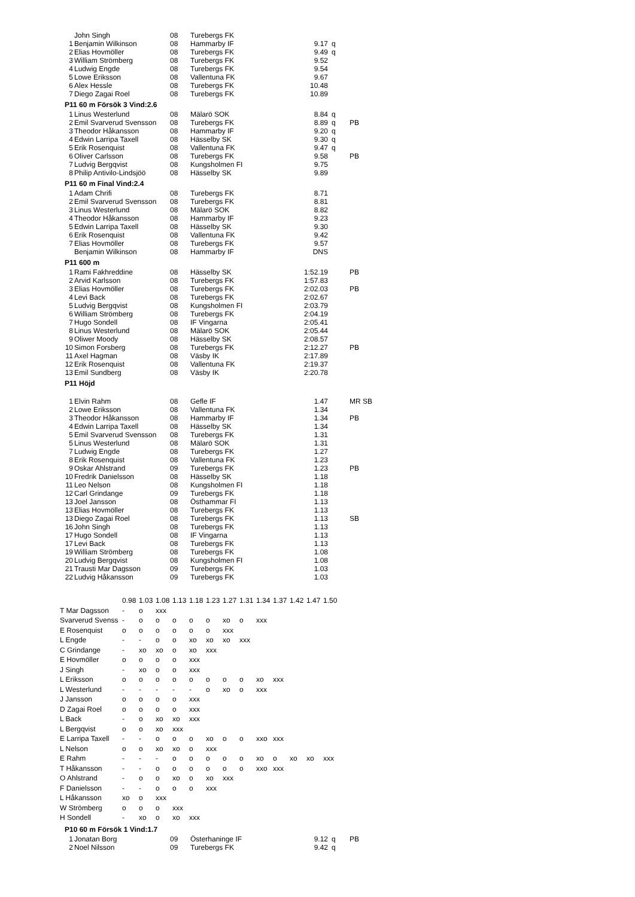| | John Singh | 08 | Turebergs FK | | | |
| 1 | Benjamin Wilkinson | 08 | Hammarby IF | 9.17 | q | |
| 2 | Elias Hovmöller | 08 | Turebergs FK | 9.49 | q | |
| 3 | William Strömberg | 08 | Turebergs FK | 9.52 | | |
| 4 | Ludwig Engde | 08 | Turebergs FK | 9.54 | | |
| 5 | Lowe Eriksson | 08 | Vallentuna FK | 9.67 | | |
| 6 | Alex Hessle | 08 | Turebergs FK | 10.48 | | |
| 7 | Diego Zagai Roel | 08 | Turebergs FK | 10.89 | | |
| P11 60 m Försök 3 Vind:2.6 | | | | | | |
| 1 | Linus Westerlund | 08 | Mälarö SOK | 8.84 | q | |
| 2 | Emil Svarverud Svensson | 08 | Turebergs FK | 8.89 | q | PB |
| 3 | Theodor Håkansson | 08 | Hammarby IF | 9.20 | q | |
| 4 | Edwin Larripa Taxell | 08 | Hässelby SK | 9.30 | q | |
| 5 | Erik Rosenquist | 08 | Vallentuna FK | 9.47 | q | |
| 6 | Oliver Carlsson | 08 | Turebergs FK | 9.58 | | PB |
| 7 | Ludvig Bergqvist | 08 | Kungsholmen FI | 9.75 | | |
| 8 | Philip Antivilo-Lindsjöö | 08 | Hässelby SK | 9.89 | | |
| P11 60 m Final Vind:2.4 | | | | | | |
| 1 | Adam Chrifi | 08 | Turebergs FK | 8.71 | | |
| 2 | Emil Svarverud Svensson | 08 | Turebergs FK | 8.81 | | |
| 3 | Linus Westerlund | 08 | Mälarö SOK | 8.82 | | |
| 4 | Theodor Håkansson | 08 | Hammarby IF | 9.23 | | |
| 5 | Edwin Larripa Taxell | 08 | Hässelby SK | 9.30 | | |
| 6 | Erik Rosenquist | 08 | Vallentuna FK | 9.42 | | |
| 7 | Elias Hovmöller | 08 | Turebergs FK | 9.57 | | |
| | Benjamin Wilkinson | 08 | Hammarby IF | DNS | | |
| P11 600 m | | | | | | |
| 1 | Rami Fakhreddine | 08 | Hässelby SK | 1:52.19 | | PB |
| 2 | Arvid Karlsson | 08 | Turebergs FK | 1:57.83 | | |
| 3 | Elias Hovmöller | 08 | Turebergs FK | 2:02.03 | | PB |
| 4 | Levi Back | 08 | Turebergs FK | 2:02.67 | | |
| 5 | Ludvig Bergqvist | 08 | Kungsholmen FI | 2:03.79 | | |
| 6 | William Strömberg | 08 | Turebergs FK | 2:04.19 | | |
| 7 | Hugo Sondell | 08 | IF Vingarna | 2:05.41 | | |
| 8 | Linus Westerlund | 08 | Mälarö SOK | 2:05.44 | | |
| 9 | Oliwer Moody | 08 | Hässelby SK | 2:08.57 | | |
| 10 | Simon Forsberg | 08 | Turebergs FK | 2:12.27 | | PB |
| 11 | Axel Hagman | 08 | Väsby IK | 2:17.89 | | |
| 12 | Erik Rosenquist | 08 | Vallentuna FK | 2:19.37 | | |
| 13 | Emil Sundberg | 08 | Väsby IK | 2:20.78 | | |
| P11 Höjd | | | | | | |
| 1 | Elvin Rahm | 08 | Gefle IF | 1.47 | | MR SB |
| 2 | Lowe Eriksson | 08 | Vallentuna FK | 1.34 | | |
| 3 | Theodor Håkansson | 08 | Hammarby IF | 1.34 | | PB |
| 4 | Edwin Larripa Taxell | 08 | Hässelby SK | 1.34 | | |
| 5 | Emil Svarverud Svensson | 08 | Turebergs FK | 1.31 | | |
| 5 | Linus Westerlund | 08 | Mälarö SOK | 1.31 | | |
| 7 | Ludwig Engde | 08 | Turebergs FK | 1.27 | | |
| 8 | Erik Rosenquist | 08 | Vallentuna FK | 1.23 | | |
| 9 | Oskar Ahlstrand | 09 | Turebergs FK | 1.23 | | PB |
| 10 | Fredrik Danielsson | 08 | Hässelby SK | 1.18 | | |
| 11 | Leo Nelson | 08 | Kungsholmen FI | 1.18 | | |
| 12 | Carl Grindange | 09 | Turebergs FK | 1.18 | | |
| 13 | Joel Jansson | 08 | Östhammar FI | 1.13 | | |
| 13 | Elias Hovmöller | 08 | Turebergs FK | 1.13 | | |
| 13 | Diego Zagai Roel | 08 | Turebergs FK | 1.13 | | SB |
| 16 | John Singh | 08 | Turebergs FK | 1.13 | | |
| 17 | Hugo Sondell | 08 | IF Vingarna | 1.13 | | |
| 17 | Levi Back | 08 | Turebergs FK | 1.13 | | |
| 19 | William Strömberg | 08 | Turebergs FK | 1.08 | | |
| 20 | Ludvig Bergqvist | 08 | Kungsholmen FI | 1.08 | | |
| 21 | Trausti Mar Dagsson | 09 | Turebergs FK | 1.03 | | |
| 22 | Ludvig Håkansson | 09 | Turebergs FK | 1.03 | | |
| | 0.98 | 1.03 | 1.08 | 1.13 | 1.18 | 1.23 | 1.27 | 1.31 | 1.34 | 1.37 | 1.42 | 1.47 | 1.50 |
| T Mar Dagsson | - | o | xxx | | | | | | | | | | |
| Svarverud Svenss | - | o | o | o | o | o | xo | o | xxx | | | | |
| E Rosenquist | o | o | o | o | o | o | xxx | | | | | | |
| L Engde | - | - | o | o | xo | xo | xo | xxx | | | | | |
| C Grindange | - | xo | xo | o | xo | xxx | | | | | | | |
| E Hovmöller | o | o | o | o | xxx | | | | | | | | |
| J Singh | - | xo | o | o | xxx | | | | | | | | |
| L Eriksson | o | o | o | o | o | o | o | o | xo | xxx | | | |
| L Westerlund | - | - | - | - | - | o | xo | o | xxx | | | | |
| J Jansson | o | o | o | o | xxx | | | | | | | | |
| D Zagai Roel | o | o | o | o | xxx | | | | | | | | |
| L Back | - | o | xo | xo | xxx | | | | | | | | |
| L Bergqvist | o | o | xo | xxx | | | | | | | | | |
| E Larripa Taxell | - | - | o | o | o | xo | o | o | xxo | xxx | | | |
| L Nelson | o | o | xo | xo | o | xxx | | | | | | | |
| E Rahm | - | - | - | o | o | o | o | o | xo | o | xo | xo | xxx |
| T Håkansson | - | - | o | o | o | o | o | o | xxo | xxx | | | |
| O Ahlstrand | - | o | o | xo | o | xo | xxx | | | | | | |
| F Danielsson | - | - | o | o | o | xxx | | | | | | | |
| L Håkansson | xo | o | xxx | | | | | | | | | | |
| W Strömberg | o | o | o | xxx | | | | | | | | | |
| H Sondell | - | xo | o | xo | xxx | | | | | | | | |
| P10 60 m Försök 1 Vind:1.7 | | | | | | |
| 1 | Jonatan Borg | 09 | Österhaninge IF | 9.12 | q | PB |
| 2 | Noel Nilsson | 09 | Turebergs FK | 9.42 | q | |